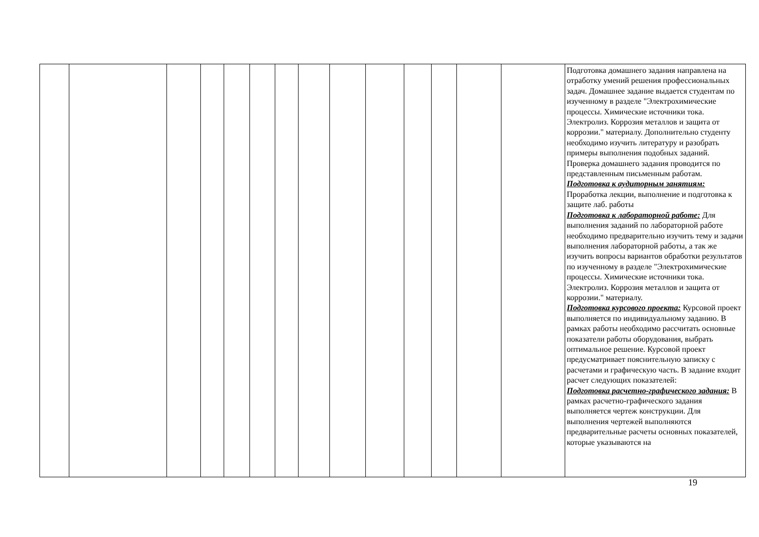| | | | | | | | | | | | | | | Подготовка домашнего задания направлена на отработку умений решения профессиональных задач. Домашнее задание выдается студентам по изученному в разделе "Электрохимические процессы. Химические источники тока. Электролиз. Коррозия металлов и защита от коррозии." материалу. Дополнительно студенту необходимо изучить литературу и разобрать примеры выполнения подобных заданий. Проверка домашнего задания проводится по представленным письменным работам. Подготовка к аудиторным занятиям: Проработка лекции, выполнение и подготовка к защите лаб. работы Подготовка к лабораторной работе: Для выполнения заданий по лабораторной работе необходимо предварительно изучить тему и задачи выполнения лабораторной работы, а так же изучить вопросы вариантов обработки результатов по изученному в разделе "Электрохимические процессы. Химические источники тока. Электролиз. Коррозия металлов и защита от коррозии." материалу. Подготовка курсового проекта: Курсовой проект выполняется по индивидуальному заданию. В рамках работы необходимо рассчитать основные показатели работы оборудования, выбрать оптимальное решение. Курсовой проект предусматривает пояснительную записку с расчетами и графическую часть. В задание входит расчет следующих показателей: Подготовка расчетно-графического задания: В рамках расчетно-графического задания выполняется чертеж конструкции. Для выполнения чертежей выполняются предварительные расчеты основных показателей, которые указываются на |
19